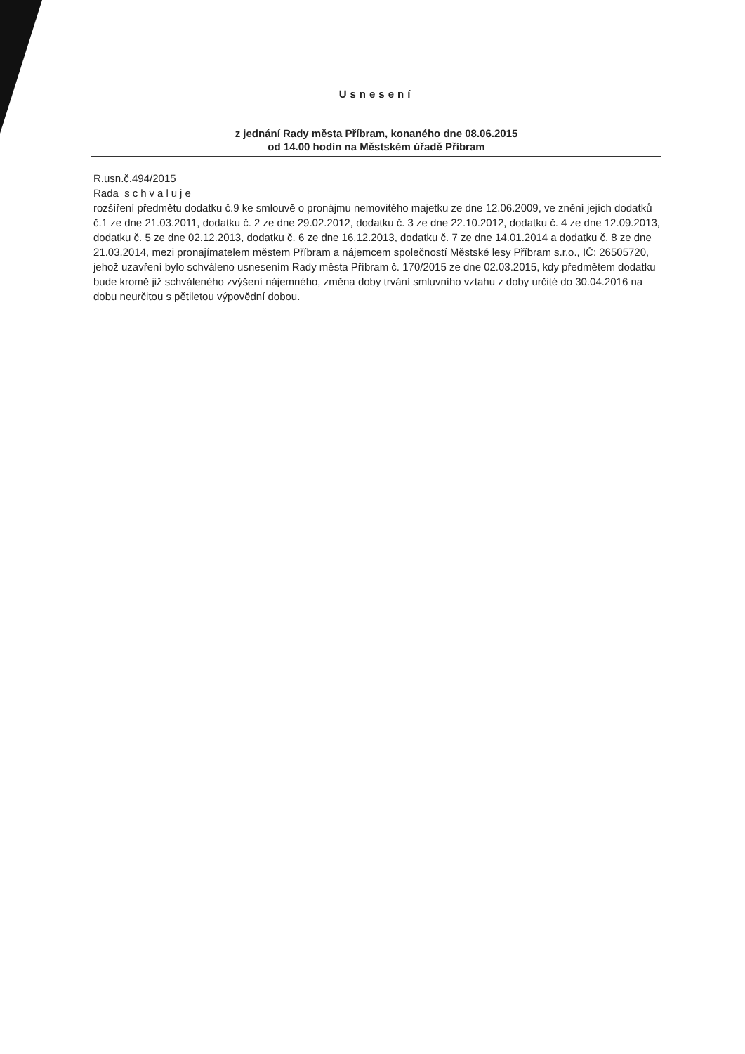Usnesení
z jednání Rady města Příbram, konaného dne 08.06.2015
od 14.00 hodin na Městském úřadě Příbram
R.usn.č.494/2015
Rada schvaluje
rozšíření předmětu dodatku č.9 ke smlouvě o pronájmu nemovitého majetku ze dne 12.06.2009, ve znění jejích dodatků č.1 ze dne 21.03.2011, dodatku č. 2 ze dne 29.02.2012, dodatku č. 3 ze dne 22.10.2012, dodatku č. 4 ze dne 12.09.2013, dodatku č. 5 ze dne 02.12.2013, dodatku č. 6 ze dne 16.12.2013, dodatku č. 7 ze dne 14.01.2014 a dodatku č. 8 ze dne 21.03.2014, mezi pronajímatelem městem Příbram a nájemcem společností Městské lesy Příbram s.r.o., IČ: 26505720, jehož uzavření bylo schváleno usnesením Rady města Příbram č. 170/2015 ze dne 02.03.2015, kdy předmětem dodatku bude kromě již schváleného zvýšení nájemného, změna doby trvání smluvního vztahu z doby určité do 30.04.2016 na dobu neurčitou s pětiletou výpovědní dobou.